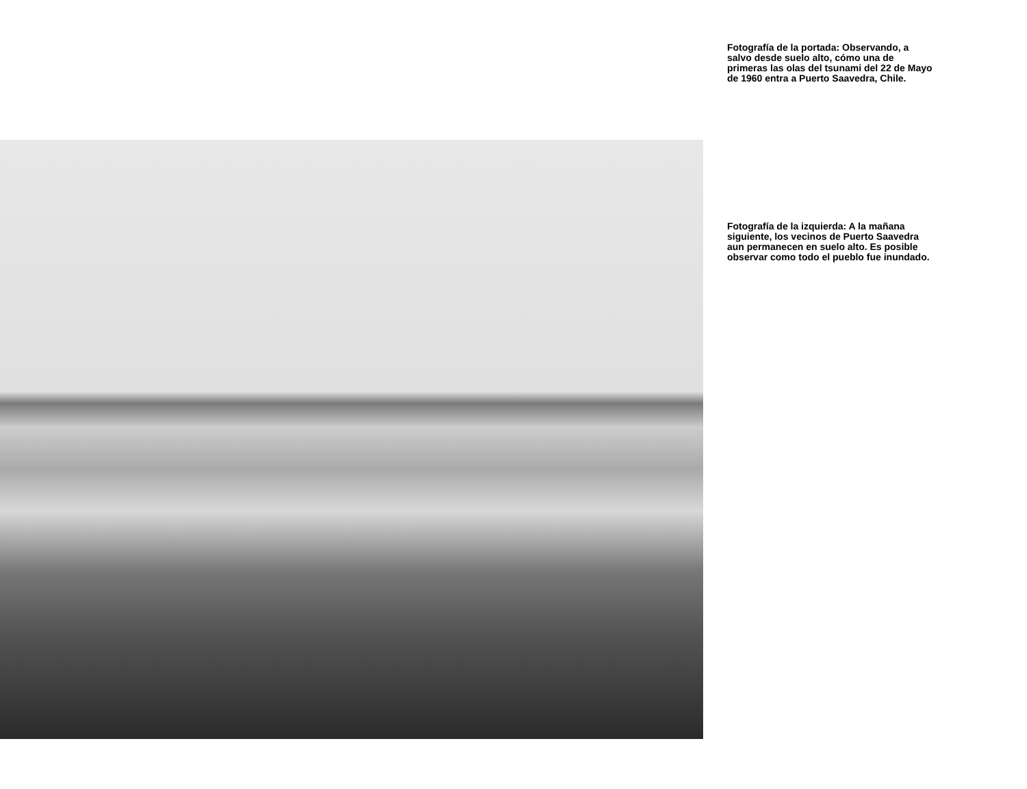Fotografía de la portada: Observando, a salvo desde suelo alto, cómo una de primeras las olas del tsunami del 22 de Mayo de 1960 entra a Puerto Saavedra, Chile.
Fotografía de la izquierda: A la mañana siguiente, los vecinos de Puerto Saavedra aun permanecen en suelo alto. Es posible observar como todo el pueblo fue inundado.